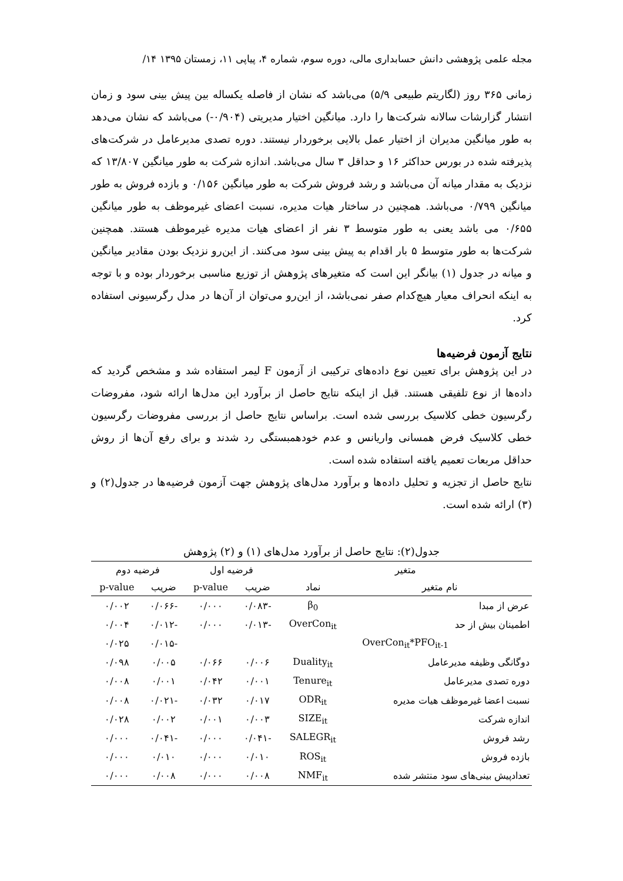مجله علمی پژوهشی دانش حسابداری مالی، دوره سوم، شماره ۴، پیاپی ۱۱، زمستان ۱۳۹۵ ۱۴/
زمانی ۳۶۵ روز (لگاریتم طبیعی ۵/۹) می‌باشد که نشان از فاصله یکساله بین پیش بینی سود و زمان انتشار گزارشات سالانه شرکت‌ها را دارد. میانگین اختیار مدیریتی (۰/۹۰۴-) می‌باشد که نشان می‌دهد به طور میانگین مدیران از اختیار عمل بالایی برخوردار نیستند. دوره تصدی مدیرعامل در شرکت‌های پذیرفته شده در بورس حداکثر ۱۶ و حداقل ۳ سال می‌باشد. اندازه شرکت به طور میانگین ۱۳/۸۰۷ که نزدیک به مقدار میانه آن می‌باشد و رشد فروش شرکت به طور میانگین ۰/۱۵۶ و بازده فروش به طور میانگین ۰/۷۹۹ می‌باشد. همچنین در ساختار هیات مدیره، نسبت اعضای غیرموظف به طور میانگین ۰/۶۵۵ می باشد یعنی به طور متوسط ۳ نفر از اعضای هیات مدیره غیرموظف هستند. همچنین شرکت‌ها به طور متوسط ۵ بار اقدام به پیش بینی سود می‌کنند. از این‌رو نزدیک بودن مقادیر میانگین و میانه در جدول (۱) بیانگر این است که متغیرهای پژوهش از توزیع مناسبی برخوردار بوده و با توجه به اینکه انحراف معیار هیچ‌کدام صفر نمی‌باشد، از این‌رو می‌توان از آن‌ها در مدل رگرسیونی استفاده کرد.
نتایج آزمون فرضیه‌ها
در این پژوهش برای تعیین نوع داده‌های ترکیبی از آزمون F لیمر استفاده شد و مشخص گردید که داده‌ها از نوع تلفیقی هستند. قبل از اینکه نتایج حاصل از برآورد این مدل‌ها ارائه شود، مفروضات رگرسیون خطی کلاسیک بررسی شده است. براساس نتایج حاصل از بررسی مفروضات رگرسیون خطی کلاسیک فرض همسانی واریانس و عدم خودهمبستگی رد شدند و برای رفع آن‌ها از روش حداقل مربعات تعمیم یافته استفاده شده است.
نتایج حاصل از تجزیه و تحلیل داده‌ها و برآورد مدل‌های پژوهش جهت آزمون فرضیه‌ها در جدول(۲) و (۳) ارائه شده است.
جدول(۲): نتایج حاصل از برآورد مدل‌های (۱) و (۲) پژوهش
| متغیر | | فرضیه اول | | فرضیه دوم | |
| --- | --- | --- | --- | --- | --- |
| نام متغیر | نماد | ضریب | p-value | ضریب | p-value |
| عرض از مبدا | β<sub>0</sub> | -۰/۰۸۳ | ۰/۰۰۰ | -۰/۰۶۶ | ۰/۰۰۲ |
| اطمینان بیش از حد | OverCon<sub>it</sub> | -۰/۰۱۳ | ۰/۰۰۰ | -۰/۰۱۲ | ۰/۰۰۴ |
| OverCon<sub>it</sub>*PFO<sub>it-1</sub> | | | | -۰/۰۱۵ | ۰/۰۲۵ |
| دوگانگی وظیفه مدیرعامل | Duality<sub>it</sub> | ۰/۰۰۶ | ۰/۰۶۶ | ۰/۰۰۵ | ۰/۰۹۸ |
| دوره تصدی مدیرعامل | Tenure<sub>it</sub> | ۰/۰۰۱ | ۰/۰۴۲ | ۰/۰۰۱ | ۰/۰۰۸ |
| نسبت اعضا غیرموظف هیات مدیره | ODR<sub>it</sub> | ۰/۰۱۷ | ۰/۰۳۲ | -۰/۰۲۱ | ۰/۰۰۸ |
| اندازه شرکت | SIZE<sub>it</sub> | ۰/۰۰۳ | ۰/۰۰۱ | ۰/۰۰۲ | ۰/۰۲۸ |
| رشد فروش | SALEGR<sub>it</sub> | -۰/۰۴۱ | ۰/۰۰۰ | -۰/۰۴۱ | ۰/۰۰۰ |
| بازده فروش | ROS<sub>it</sub> | ۰/۰۱۰ | ۰/۰۰۰ | ۰/۰۱۰ | ۰/۰۰۰ |
| تعدادپیش بینی‌های سود منتشر شده | NMF<sub>it</sub> | ۰/۰۰۸ | ۰/۰۰۰ | ۰/۰۰۸ | ۰/۰۰۰ |